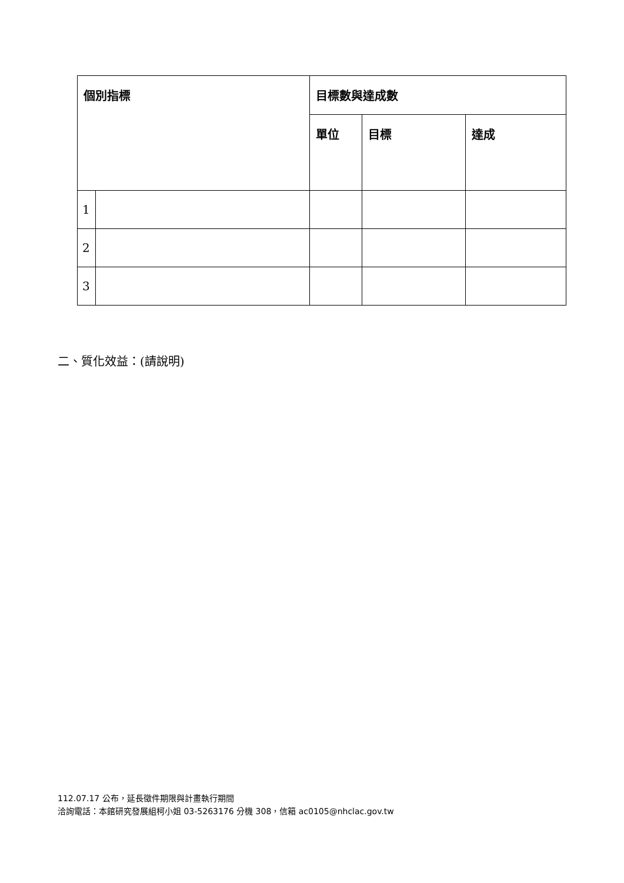| 個別指標 | | 目標數與達成數 | | |
| --- | --- | --- | --- | --- |
| | | 單位 | 目標 | 達成 |
| 1 | | | | |
| 2 | | | | |
| 3 | | | | |
二、質化效益：(請說明)
112.07.17 公布，延長徵件期限與計畫執行期間
洽詢電話：本館研究發展組柯小姐 03-5263176 分機 308，信箱 ac0105@nhclac.gov.tw